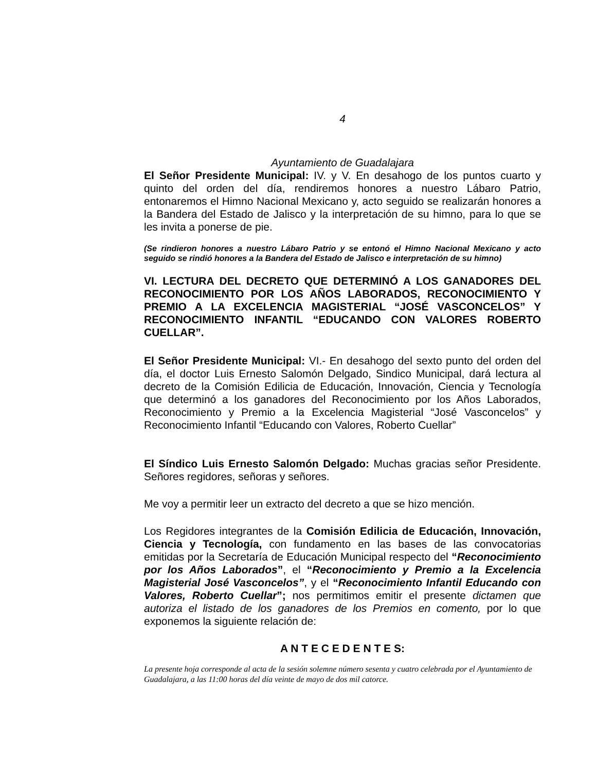4
Ayuntamiento de Guadalajara
El Señor Presidente Municipal: IV. y V. En desahogo de los puntos cuarto y quinto del orden del día, rendiremos honores a nuestro Lábaro Patrio, entonaremos el Himno Nacional Mexicano y, acto seguido se realizarán honores a la Bandera del Estado de Jalisco y la interpretación de su himno, para lo que se les invita a ponerse de pie.
(Se rindieron honores a nuestro Lábaro Patrio y se entonó el Himno Nacional Mexicano y acto seguido se rindió honores a la Bandera del Estado de Jalisco e interpretación de su himno)
VI. LECTURA DEL DECRETO QUE DETERMINÓ A LOS GANADORES DEL RECONOCIMIENTO POR LOS AÑOS LABORADOS, RECONOCIMIENTO Y PREMIO A LA EXCELENCIA MAGISTERIAL “JOSÉ VASCONCELOS” Y RECONOCIMIENTO INFANTIL “EDUCANDO CON VALORES ROBERTO CUELLAR”.
El Señor Presidente Municipal: VI.- En desahogo del sexto punto del orden del día, el doctor Luis Ernesto Salomón Delgado, Sindico Municipal, dará lectura al decreto de la Comisión Edilicia de Educación, Innovación, Ciencia y Tecnología que determinó a los ganadores del Reconocimiento por los Años Laborados, Reconocimiento y Premio a la Excelencia Magisterial “José Vasconcelos” y Reconocimiento Infantil “Educando con Valores, Roberto Cuellar”
El Síndico Luis Ernesto Salomón Delgado: Muchas gracias señor Presidente. Señores regidores, señoras y señores.
Me voy a permitir leer un extracto del decreto a que se hizo mención.
Los Regidores integrantes de la Comisión Edilicia de Educación, Innovación, Ciencia y Tecnología, con fundamento en las bases de las convocatorias emitidas por la Secretaría de Educación Municipal respecto del “Reconocimiento por los Años Laborados”, el “Reconocimiento y Premio a la Excelencia Magisterial José Vasconcelos”, y el “Reconocimiento Infantil Educando con Valores, Roberto Cuellar”; nos permitimos emitir el presente dictamen que autoriza el listado de los ganadores de los Premios en comento, por lo que exponemos la siguiente relación de:
A N T E C E D E N T E S:
La presente hoja corresponde al acta de la sesión solemne número sesenta y cuatro celebrada por el Ayuntamiento de Guadalajara, a las 11:00 horas del día veinte de mayo de dos mil catorce.